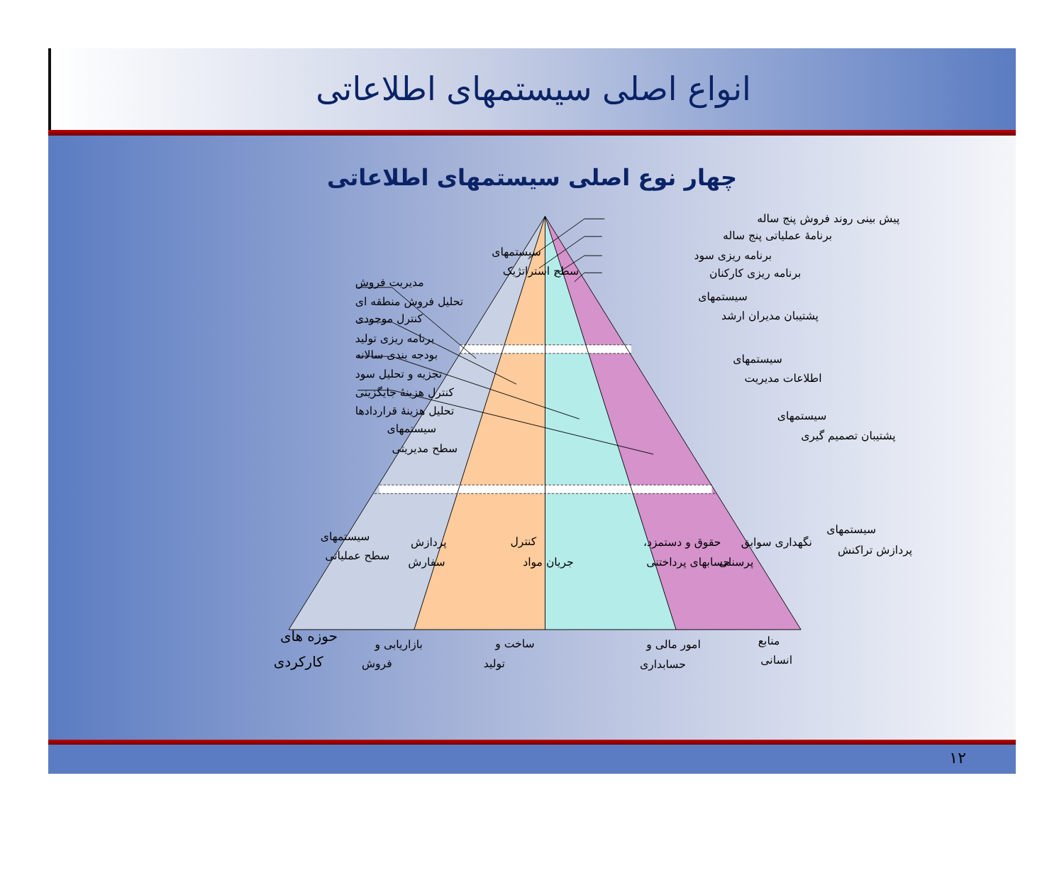انواع اصلی سیستمهای اطلاعاتی
چهار نوع اصلی سیستمهای اطلاعاتی
پیش بینی روند فروش پنج ساله
برنامهٔ عملیاتی پنج ساله
برنامه ریزی سود
برنامه ریزی کارکنان
سیستمهای
سطح استراتژیک
سیستمهای
پشتیبان مدیران ارشد
مدیریت فروش
تحلیل فروش منطقه ای
کنترل موجودی
برنامه ریزی تولید
بودجه بندی سالانه
تجزیه و تحلیل سود
کنترل هزینهٔ جایگزینی
تحلیل هزینهٔ قراردادها
سیستمهای
سطح مدیریتی
سیستمهای
اطلاعات مدیریت
سیستمهای
پشتیبان تصمیم گیری
سیستمهای
سطح عملیاتی
پردازش
سفارش
کنترل
جریان مواد
حقوق و دستمزد،
حسابهای پرداختنی
نگهداری سوابق
پرسنلی
سیستمهای
پردازش تراکنش
حوزه های
کارکردی
بازاریابی و
فروش
ساخت و
تولید
امور مالی و
حسابداری
منابع
انسانی
۱۲